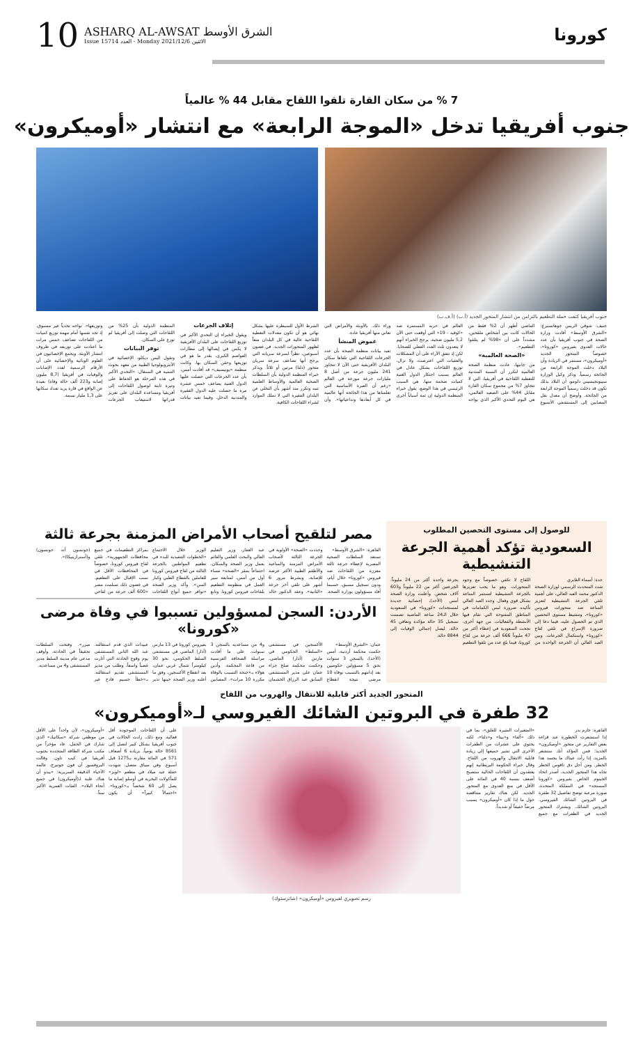كورونا
10 ASHARQ AL-AWSAT الشرق الأوسط
Issue 15714 العدد - Monday 2021/12/6 الاثنين
7 % من سكان القارة تلقوا اللقاح مقابل 44 % عالمياً
جنوب أفريقيا تدخل «الموجة الرابعة» مع انتشار «أوميكرون»
جنوب أفريقيا كثفت حملة التطعيم بالتزامن من انتشار المتحور الجديد (أ.ب) (أ.ف.ب)
جنيف: شوقي الريس جوهانسبرغ: «الشرق الأوسط» أفادت وزارة الصحة في جنوب أفريقيا بأن عدد حالات العدوى بفيروس «كورونا»، خصوصاً المتحور الجديد «أوميكرون»، مستمر في الزيادة وأن البلاد دخلت الموجة الرابعة من الجائحة رسمياً. وذكر وكيل الوزارة سيبونجيسيني دلومو، أن البلاد بذلك تكون قد دخلت رسمياً الموجة الرابعة من الجائحة. وأوضح أن معدل نقل المصابين إلى المستشفى الأسبوع الماضي أظهر أن 2% فقط من الحالات كانت بين أشخاص ملقحين، مشدداً على أن «98% لم يتلقوا التطعيم».
«الصحة العالمية»
من جانبها، عادت منظمة الصحة العالمية لتكرر أن النسبة المتدنية للتغطية اللقاحية في أفريقيا، التي لا تتجاوز 7% من مجموع سكان القارة مقابل 44% على الصعيد العالمي، هي اليوم التحدي الأكبر الذي يواجه العالم في حربه المستمرة ضد «كوفيد - 19» التي أوقعت حتى الآن 5,2 مليون ضحية، يرجح الخبراء أنهم لا يتعدون ثلث العدد الفعلي للضحايا. لكن إذ تتفق الآراء على أن المشكلات والعقبات التي اعترضت، ولا تزال، توزيع اللقاحات بشكل عادل في العالم بسبب احتكار الدول الغنية كميات ضخمة منها، هي السبب الرئيسي في هذا الوضع، يقول خبراء المنظمة الدولية إن ثمة أسباباً أخرى وراء ذلك. بالأوبئة والأمراض التي تعاني منها أفريقيا عادة.
غموض المنشأ
تفيد بيانات منظمة الصحة بأن عدد الجرعات اللقاحية التي تلقاها سكان البلدان الأفريقية حتى الآن لا تتجاوز 241 مليون جرعة من أصل 8 مليارات جرعة موزعة في العالم «رغم أن العبرة الأساسية التي تعلمناها من هذا الجائحة أنها عالمية في كل أبعادها وتداعياتها». وأن الشرط الأول للسيطرة عليها بشكل نهائي هو أن تكون معدلات التغطية اللقاحية عالية في كل البلدان منعاً لظهور المتحورات الجديد. في غضون أسبوعين، نظراً لسرعة سريانه التي يرجح أنها تضاعف سرعة سريان متحور (دلتا) مرتين أو ثلاثاً. ويذكر خبراء المنظمة الدولية بأن السلطات الصحية العالمية والأوساط العلمية تنبه وتكرر منذ أشهر بأن التخلي عن البلدان الفقيرة التي لا تملك الموارد لشراء اللقاحات الكافية.
إتلاف الجرعات
ويقول الخبراء إن التحدي الأكبر في توزيع اللقاحات على البلدان الأفريقية لا يكمن في إيصالها إلى مطارات العواصم الكبرى، بقدر ما هو في توزيعها وحقن السكان بها. وكانت منظمة «يونيسيف» قد أفادت أمس، بأن عدد الجرعات التي حصلت عليها الدول الغنية يضاعف خمس عشرة مرة ما حصلت عليه الدول الفقيرة والمتدنية الدخل. وفيما تفيد بيانات المنظمة الدولية بأن 25% من اللقاحات التي وصلت إلى أفريقيا لم توزع على السكان.
توفر البيانات
وتقول اليس ديكلو، الإخصائية في الأنثروبولوجيا الطبية من معهد بحوث التنمية في السنغال: «التحدي الأكبر في هذه المرحلة هو الحفاظ على وتيرة ثابتة لوصول اللقاحات إلى أفريقيا ومساعدة البلدان على تعزيز قدراتها لاستيعاب الجرعات وتوزيعها». تواجه تحدياً غير مسبوق، إذ تجد نفسها أمام مهمة توزيع كميات من اللقاحات تضاعف خمس مرات ما اعتادت على توزيعه في ظروف انتشار الأوبئة. ويجمع الإخصائيون في العلوم الوبائية والإحصائية على أن الأرقام الرسمية لعدد الإصابات والوفيات في أفريقيا (8,7 مليون إصابة و223 ألف حالة وفاة) بعيدة عن الواقع في قارة يزيد تعداد سكانها على 1,3 مليار نسمة.
للوصول إلى مستوى التحصين المطلوب
السعودية تؤكد أهمية الجرعة التنشيطية
جدة: أسماء الغابري
شدد المتحدث الرسمي لوزارة الصحة الدكتور محمد العبد العالي، على أهمية تلقي الجرعة التنشيطية لتعزيز المناعة ضد متحورات فيروس «كورونا»، وتنشيط مستوى التحصين الذي تم الحصول عليه، فيما دعا إلى ضرورة الإسراع في تلقي لقاح «كورونا» واستكمال الجرعات. وبين العبد العالي أن الجرعة الواحدة من اللقاح لا تكفي خصوصاً مع وجود المتحورات. وهو ما يجب تعزيزها بالجرعة التنشيطية لتستمر المناعة بشكل قوي وفعال. وجدد العبد العالي تأكيده ضرورة لبس الكمامات في المناطق المفتوحة التي تقام فيها الأنشطة والفعاليات. من جهة أخرى، نجحت السعودية في إعطاء أكثر من 47 مليوناً 666 ألف جرعة من لقاح كورونا، فيما بلغ عدد من تلقوا التطعيم بجرعة واحدة أكثر من 24 مليوناً. الجرعتين أكثر من 22 مليوناً و603 آلاف شخص. وأعلنت وزارة الصحة أمس (الأحد)، إحصائية جديدة لمستجدات «كورونا» في السعودية خلال الـ24 ساعة الماضية تضمنت تسجيل 35 حالة مؤكدة وتعافي 45 حالة، ليصل إجمالي الوفيات إلى 8844 حالة.
مصر لتلقيح أصحاب الأمراض المزمنة بجرعة ثالثة
القاهرة: «الشرق الأوسط»
تستعد السلطات الصحية المصرية لإعطاء جرعة ثالثة معززة من اللقاحات ضد فيروس «كورونا» خلال أيام، ودون تسجيل مسبق، حسبما أفاد مسؤولون بوزارة الصحة. وحددت «الصحة» الأولوية في الجرعة الثالثة لأصحاب الأمراض المزمنة والمناعية والأطقم الطبية الأكثر عرضة للإصابة، وبشرط مرور 6 أشهر على تلقي آخر جرعة «الثانية». وعقد الدكتور خالد عبد الغفار، وزير التعليم العالي والبحث العلمي والقائم بعمل وزير الصحة والسكان، اجتماعاً بمقر «الصحة» مساء أول من أمس، لمتابعة سير العمل في منظومة التطعيم بلقاحات فيروس كورونا. وتابع الوزير خلال الاجتماع «الخطوات التنفيذية للبدء في تطعيم المواطنين بالجرعة الثالثة من لقاح فيروس كورونا للعاملين بالقطاع الطبي وكبار السن». وأكد وزير الصحة «توافر جميع أنواع اللقاحات بمراكز التطعيمات في جميع محافظات الجمهورية». تلقي لقاح فيروس كورونا، خصوصاً في المحافظات الأقل في نسب الإقبال على التطعيم. في غضون ذلك تسلمت مصر «600 ألف جرعة من لقاحي (جونسون آند جونسون) و(أسترازينيكا)».
الأردن: السجن لمسؤولين تسببوا في وفاة مرضى «كورونا»
عمان: «الشرق الأوسط»
حكمت محكمة أردنية، أمس (الأحد)، بالسجن 3 سنوات بحق 5 مسؤولين حكوميين بعد إدانتهم بالتسبب بوفاة 10 مرضى نتيجة انقطاع الأكسجين في مستشفى «السلط» الحكومي في مارس (آذار) الماضي. وحكمت محكمة صلح جزاء عمان على مدير المستشفى السابق عبد الرزاق الخشمان و4 من مساعديه بالسجن 3 سنوات، على ما أفادت مراسلة الصحافة الفرنسية من قاعة المحكمة. وأدين هؤلاء بـ«جنحة التسبب بالوفاة مكررة 10 مرات». المصابين بفيروس كورونا في 13 مارس (آذار) الماضي في مستشفى السلط الحكومي، نحو 30 كيلومتراً شمال غربي عمان، بعد انقطاع الأكسجين، وفق ما أعلنه وزير الصحة حينها نذير عبيدات الذي قدم استقالته. عبد الله الثاني المستشفى يوم وقوع الحادثة التي أثارت غضباً واسعاً، وطلب من مدير المستشفى تقديم استقالته. بـ«خطأ جسيم فادح غير مبرر». وفتحت السلطات تحقيقاً في الحادثة، وأوقف مدعي عام مدينة السلط مدير المستشفى و4 من مساعديه.
المتحور الجديد أكثر قابلية للانتقال والهروب من اللقاح
32 طفرة في البروتين الشائك الفيروسي لـ«أوميكرون»
القاهرة: حازم بدر
إذا استشعرت الخطورة عند قراءة بعض التقارير عن متحور «أوميكرون» الجديد؛ فمن المؤكد أنك ستشعر بالمزيد، إذا رأت عيناك ما يجسد هذا الخطر. ومن أجل دق ناقوس الخطر تجاه هذا المتحور الجديد، أصدر اتحاد الجينوم الخاص بفيروس «كورونا المستجد» في المملكة المتحدة، صورة مرعبة توضح تفاصيل 32 طفرة في البروتين الشائك الفيروسي. البروتين الشائك. ويشترك المتحور الجديد في الطفرات مع جميع «المتغيرات المثيرة للقلق»، بما في ذلك «ألفا» و«بيتا» و«دلتا»، لكنه يحتوي على عشرات من الطفرات الأخرى التي تشير جميعها إلى زيادة قابلية الانتقال والهروب من اللقاح. وقال خبراء الحكومة البريطانية إنهم يعتقدون أن اللقاحات الحالية ستصبح أضعف بنسبة 40 في المائة على الأقل في منع العدوى مع المتحور الجديد. لكن هناك تقارير متناقضة حول ما إذا كان «أوميكرون» يسبب مرضاً خفيفاً أو شديداً.
رسم تصويري لفيروس «أوميكرون» (شاترستوك)
على أن اللقاحات الموجودة أقل فعالية. ومع ذلك، زادت الحالات في جنوب أفريقيا بشكل كبير لتصل إلى 8561 حالة يومياً، بزيادة 6 أضعاف 571 في المائة مقارنة بـ1275 قبل أسبوع. وفي سياق متصل، شهدت حفلة عيد ميلاد في مطعم «لويز» للمأكولات البحرية في أوسلو إصابة ما يصل إلى 60 شخصاً بـ«كورونا». «احتمالاً كبيراً» أن يكون «أوميكرون»، لأن واحداً على الأقل من موظفي شركة «سكاتيك» الذي شارك في الحفل، عاد مؤخراً من مكتب شركة الطاقة المتجددة بجنوب أفريقيا في كيب تاون. وقالت البروفسور آن فون جوتبرج، عالمة الأحياء الدقيقة السريرية: «يبدو أن هناك غلبة لـ(أوميكرون) في جميع أنحاء البلاد». الفئات العمرية الأكبر سناً.